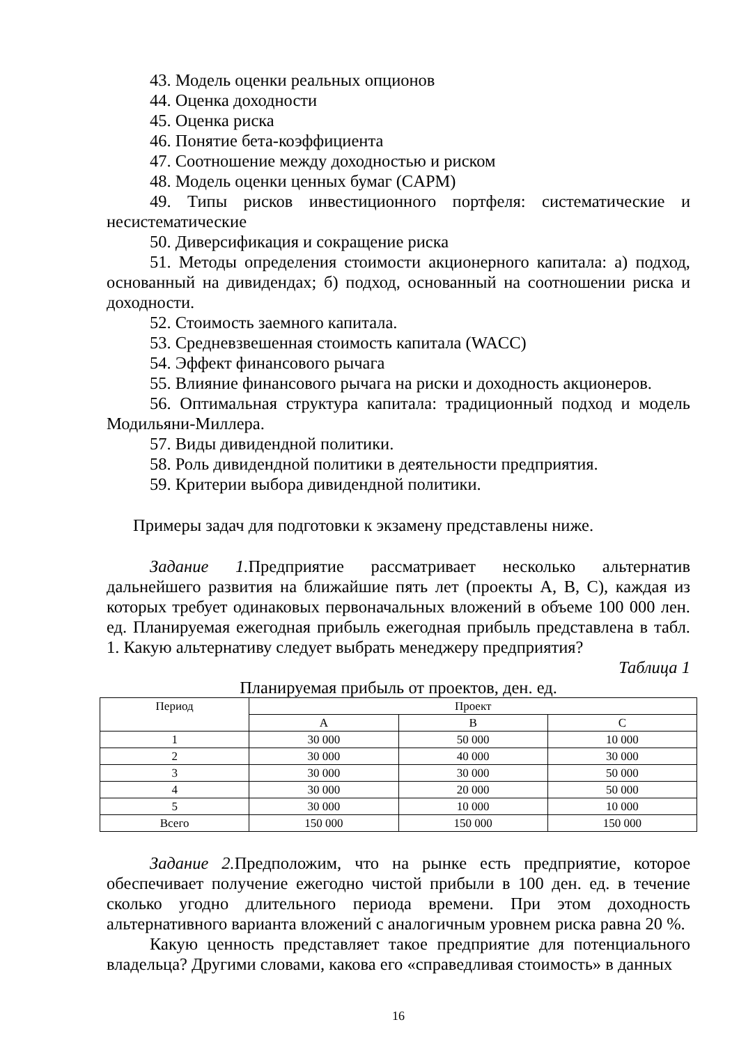43. Модель оценки реальных опционов
44. Оценка доходности
45. Оценка риска
46. Понятие бета-коэффициента
47. Соотношение между доходностью и риском
48. Модель оценки ценных бумаг (CAPM)
49. Типы рисков инвестиционного портфеля: систематические и несистематические
50. Диверсификация и сокращение риска
51. Методы определения стоимости акционерного капитала: а) подход, основанный на дивидендах; б) подход, основанный на соотношении риска и доходности.
52. Стоимость заемного капитала.
53. Средневзвешенная стоимость капитала (WACC)
54. Эффект финансового рычага
55. Влияние финансового рычага на риски и доходность акционеров.
56. Оптимальная структура капитала: традиционный подход и модель Модильяни-Миллера.
57. Виды дивидендной политики.
58. Роль дивидендной политики в деятельности предприятия.
59. Критерии выбора дивидендной политики.
Примеры задач для подготовки к экзамену представлены ниже.
Задание 1. Предприятие рассматривает несколько альтернатив дальнейшего развития на ближайшие пять лет (проекты А, В, С), каждая из которых требует одинаковых первоначальных вложений в объеме 100 000 лен. ед. Планируемая ежегодная прибыль ежегодная прибыль представлена в табл. 1. Какую альтернативу следует выбрать менеджеру предприятия?
Таблица 1
Планируемая прибыль от проектов, ден. ед.
| Период | Проект | | |
| --- | --- | --- | --- |
| | A | B | C |
| 1 | 30 000 | 50 000 | 10 000 |
| 2 | 30 000 | 40 000 | 30 000 |
| 3 | 30 000 | 30 000 | 50 000 |
| 4 | 30 000 | 20 000 | 50 000 |
| 5 | 30 000 | 10 000 | 10 000 |
| Всего | 150 000 | 150 000 | 150 000 |
Задание 2. Предположим, что на рынке есть предприятие, которое обеспечивает получение ежегодно чистой прибыли в 100 ден. ед. в течение сколько угодно длительного периода времени. При этом доходность альтернативного варианта вложений с аналогичным уровнем риска равна 20 %.
Какую ценность представляет такое предприятие для потенциального владельца? Другими словами, какова его «справедливая стоимость» в данных
16